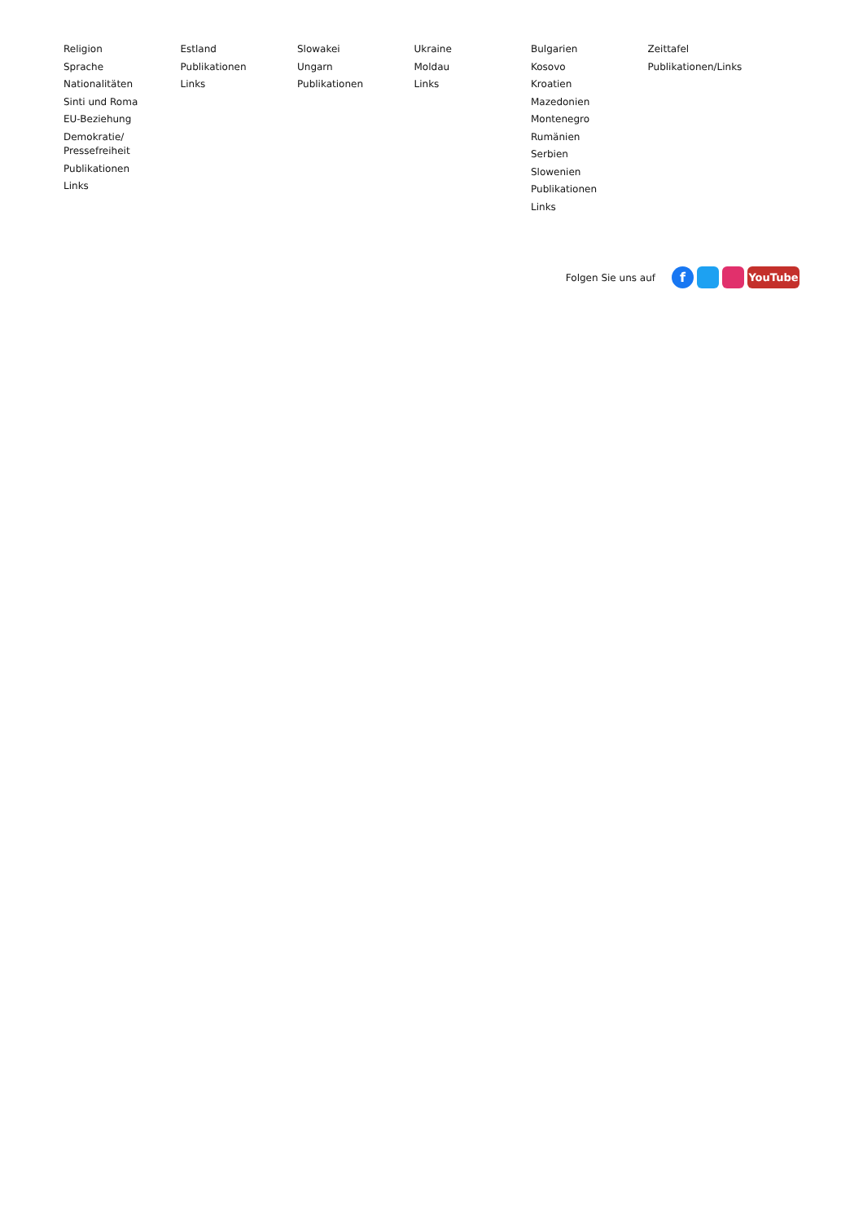Religion
Sprache
Nationalitäten
Sinti und Roma
EU-Beziehung
Demokratie/
Pressefreiheit
Publikationen
Links
Estland
Publikationen
Links
Slowakei
Ungarn
Publikationen
Ukraine
Moldau
Links
Bulgarien
Kosovo
Kroatien
Mazedonien
Montenegro
Rumänien
Serbien
Slowenien
Publikationen
Links
Zeittafel
Publikationen/Links
Folgen Sie uns auf
f
YouTube